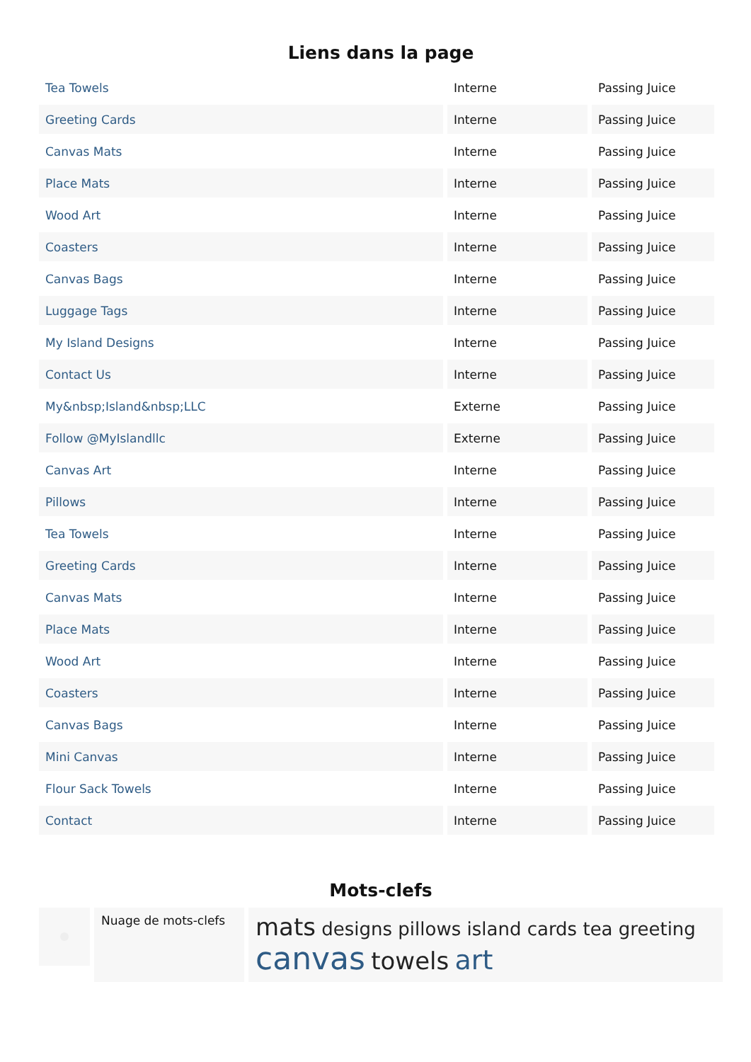Liens dans la page
| Tea Towels | Interne | Passing Juice |
| Greeting Cards | Interne | Passing Juice |
| Canvas Mats | Interne | Passing Juice |
| Place Mats | Interne | Passing Juice |
| Wood Art | Interne | Passing Juice |
| Coasters | Interne | Passing Juice |
| Canvas Bags | Interne | Passing Juice |
| Luggage Tags | Interne | Passing Juice |
| My Island Designs | Interne | Passing Juice |
| Contact Us | Interne | Passing Juice |
| My&nbsp;Island&nbsp;LLC | Externe | Passing Juice |
| Follow @MyIslandllc | Externe | Passing Juice |
| Canvas Art | Interne | Passing Juice |
| Pillows | Interne | Passing Juice |
| Tea Towels | Interne | Passing Juice |
| Greeting Cards | Interne | Passing Juice |
| Canvas Mats | Interne | Passing Juice |
| Place Mats | Interne | Passing Juice |
| Wood Art | Interne | Passing Juice |
| Coasters | Interne | Passing Juice |
| Canvas Bags | Interne | Passing Juice |
| Mini Canvas | Interne | Passing Juice |
| Flour Sack Towels | Interne | Passing Juice |
| Contact | Interne | Passing Juice |
Mots-clefs
Nuage de mots-clefs
mats designs pillows island cards tea greeting canvas towels art